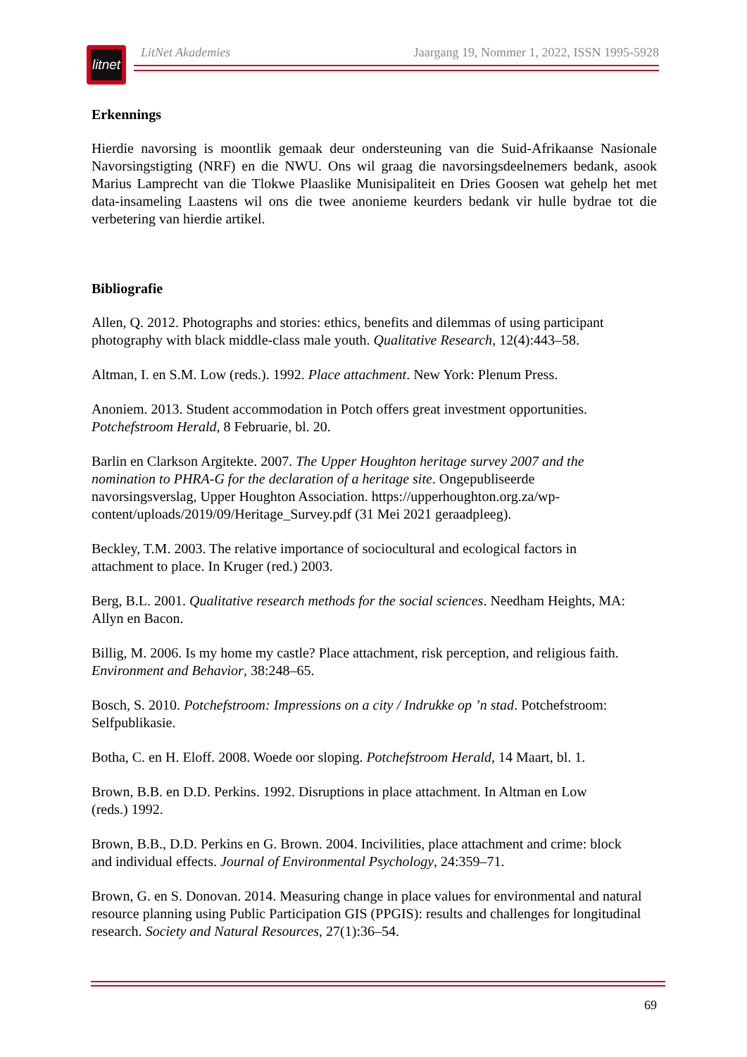litnet
LitNet Akademies Jaargang 19, Nommer 1, 2022, ISSN 1995-5928
Erkennings
Hierdie navorsing is moontlik gemaak deur ondersteuning van die Suid-Afrikaanse Nasionale Navorsingstigting (NRF) en die NWU. Ons wil graag die navorsingsdeelnemers bedank, asook Marius Lamprecht van die Tlokwe Plaaslike Munisipaliteit en Dries Goosen wat gehelp het met data-insameling Laastens wil ons die twee anonieme keurders bedank vir hulle bydrae tot die verbetering van hierdie artikel.
Bibliografie
Allen, Q. 2012. Photographs and stories: ethics, benefits and dilemmas of using participant photography with black middle-class male youth. Qualitative Research, 12(4):443–58.
Altman, I. en S.M. Low (reds.). 1992. Place attachment. New York: Plenum Press.
Anoniem. 2013. Student accommodation in Potch offers great investment opportunities. Potchefstroom Herald, 8 Februarie, bl. 20.
Barlin en Clarkson Argitekte. 2007. The Upper Houghton heritage survey 2007 and the nomination to PHRA-G for the declaration of a heritage site. Ongepubliseerde navorsingsverslag, Upper Houghton Association. https://upperhoughton.org.za/wp-content/uploads/2019/09/Heritage_Survey.pdf (31 Mei 2021 geraadpleeg).
Beckley, T.M. 2003. The relative importance of sociocultural and ecological factors in attachment to place. In Kruger (red.) 2003.
Berg, B.L. 2001. Qualitative research methods for the social sciences. Needham Heights, MA: Allyn en Bacon.
Billig, M. 2006. Is my home my castle? Place attachment, risk perception, and religious faith. Environment and Behavior, 38:248–65.
Bosch, S. 2010. Potchefstroom: Impressions on a city / Indrukke op ’n stad. Potchefstroom: Selfpublikasie.
Botha, C. en H. Eloff. 2008. Woede oor sloping. Potchefstroom Herald, 14 Maart, bl. 1.
Brown, B.B. en D.D. Perkins. 1992. Disruptions in place attachment. In Altman en Low (reds.) 1992.
Brown, B.B., D.D. Perkins en G. Brown. 2004. Incivilities, place attachment and crime: block and individual effects. Journal of Environmental Psychology, 24:359–71.
Brown, G. en S. Donovan. 2014. Measuring change in place values for environmental and natural resource planning using Public Participation GIS (PPGIS): results and challenges for longitudinal research. Society and Natural Resources, 27(1):36–54.
69